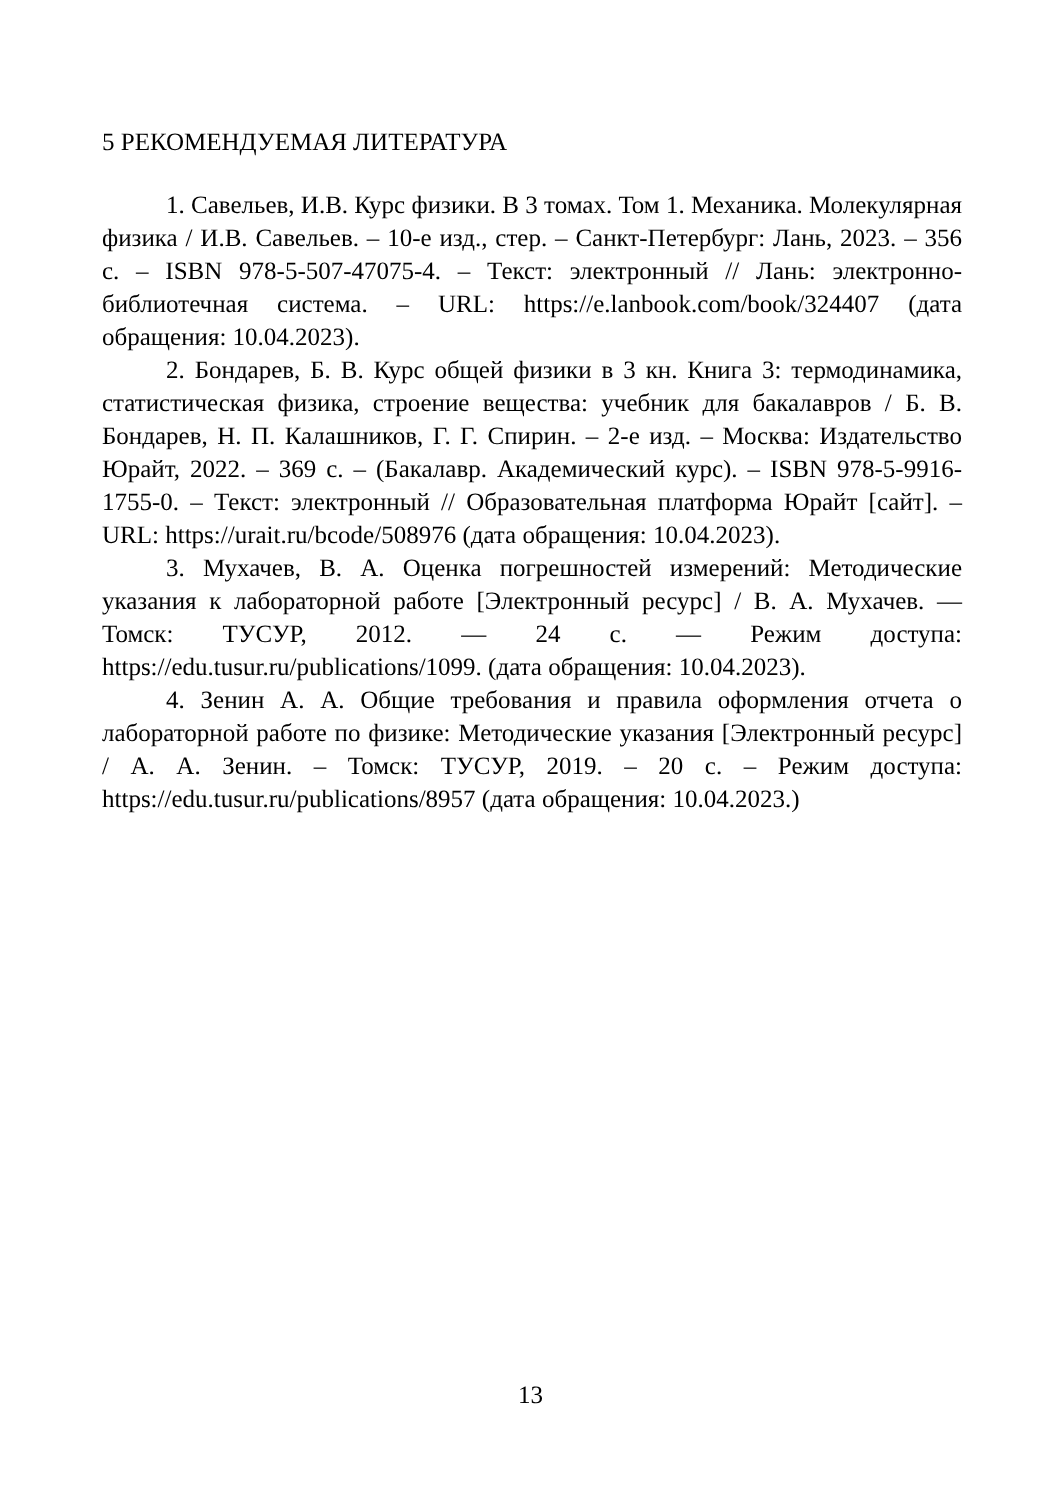5 РЕКОМЕНДУЕМАЯ ЛИТЕРАТУРА
1. Савельев, И.В. Курс физики. В 3 томах. Том 1. Механика. Молекулярная физика / И.В. Савельев. – 10-е изд., стер. – Санкт-Петербург: Лань, 2023. – 356 с. – ISBN 978-5-507-47075-4. – Текст: электронный // Лань: электронно-библиотечная система. – URL: https://e.lanbook.com/book/324407 (дата обращения: 10.04.2023).
2. Бондарев, Б. В. Курс общей физики в 3 кн. Книга 3: термодинамика, статистическая физика, строение вещества: учебник для бакалавров / Б. В. Бондарев, Н. П. Калашников, Г. Г. Спирин. – 2-е изд. – Москва: Издательство Юрайт, 2022. – 369 с. – (Бакалавр. Академический курс). – ISBN 978-5-9916-1755-0. – Текст: электронный // Образовательная платформа Юрайт [сайт]. – URL: https://urait.ru/bcode/508976 (дата обращения: 10.04.2023).
3. Мухачев, В. А. Оценка погрешностей измерений: Методические указания к лабораторной работе [Электронный ресурс] / В. А. Мухачев. — Томск: ТУСУР, 2012. — 24 с. — Режим доступа: https://edu.tusur.ru/publications/1099. (дата обращения: 10.04.2023).
4. Зенин А. А. Общие требования и правила оформления отчета о лабораторной работе по физике: Методические указания [Электронный ресурс] / А. А. Зенин. – Томск: ТУСУР, 2019. – 20 с. – Режим доступа: https://edu.tusur.ru/publications/8957 (дата обращения: 10.04.2023.)
13